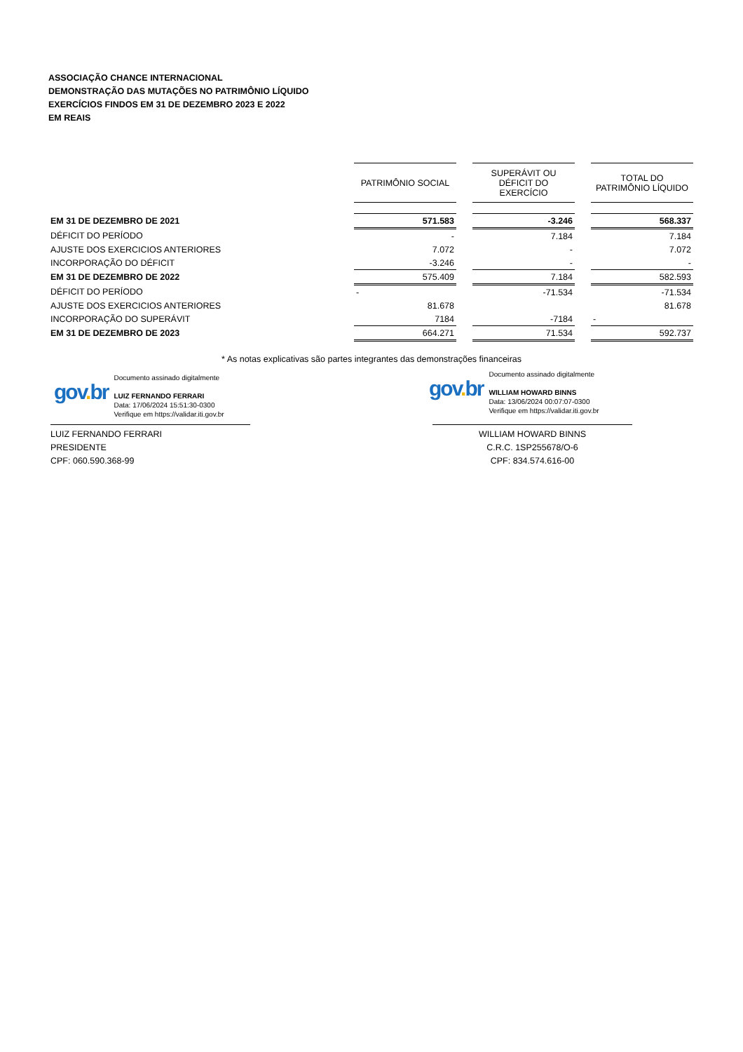ASSOCIAÇÃO CHANCE INTERNACIONAL
DEMONSTRAÇÃO DAS MUTAÇÕES NO PATRIMÔNIO LÍQUIDO
EXERCÍCIOS FINDOS EM 31 DE DEZEMBRO 2023 E 2022
EM REAIS
| | PATRIMÔNIO SOCIAL | | SUPERÁVIT OU DÉFICIT DO EXERCÍCIO | | TOTAL DO PATRIMÔNIO LÍQUIDO |
| --- | --- | --- | --- | --- | --- |
| EM 31 DE DEZEMBRO DE 2021 | 571.583 | | -3.246 | | 568.337 |
| DÉFICIT DO PERÍODO | - | | 7.184 | | 7.184 |
| AJUSTE DOS EXERCICIOS ANTERIORES | 7.072 | | - | | 7.072 |
| INCORPORAÇÃO DO DÉFICIT | -3.246 | | - | | - |
| EM 31 DE DEZEMBRO DE 2022 | 575.409 | | 7.184 | | 582.593 |
| DÉFICIT DO PERÍODO | - | | -71.534 | | -71.534 |
| AJUSTE DOS EXERCICIOS ANTERIORES | 81.678 | | | | 81.678 |
| INCORPORAÇÃO DO SUPERÁVIT | 7184 | | -7184 | | - |
| EM 31 DE DEZEMBRO DE 2023 | 664.271 | | 71.534 | | 592.737 |
* As notas explicativas são partes integrantes das demonstrações financeiras
gov. br
Documento assinado digitalmente
LUIZ FERNANDO FERRARI
Data: 17/06/2024 15:51:30-0300
Verifique em https://validar.iti.gov.br
gov. br
Documento assinado digitalmente
WILLIAM HOWARD BINNS
Data: 13/06/2024 00:07:07-0300
Verifique em https://validar.iti.gov.br
LUIZ FERNANDO FERRARI
PRESIDENTE
CPF: 060.590.368-99
WILLIAM HOWARD BINNS
C.R.C. 1SP255678/O-6
CPF: 834.574.616-00